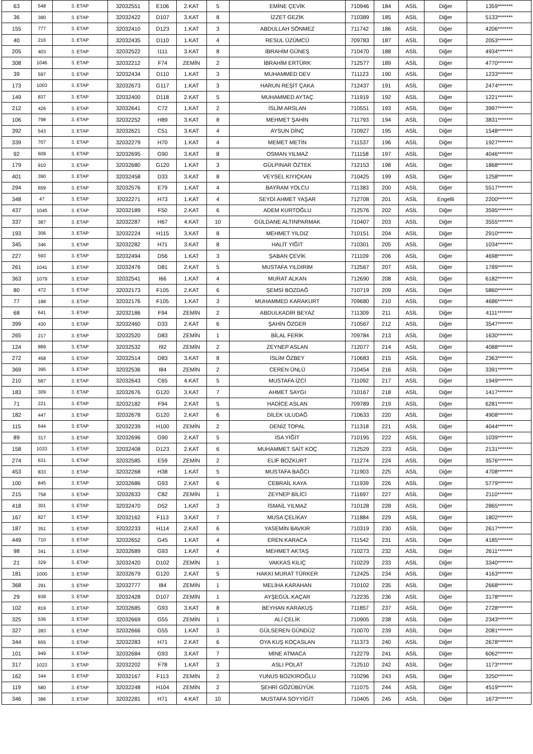| 63 | 548 | 3. ETAP | 32032551 | E106 | 2.KAT | 5 | EMİNE ÇEVİK | 710946 | 184 | ASİL | Diğer | 1359******* |
| 36 | 380 | 3. ETAP | 32032422 | D107 | 3.KAT | 8 | İZZET GEZİK | 710389 | 185 | ASİL | Diğer | 5133******* |
| 155 | 777 | 3. ETAP | 32032410 | D123 | 1.KAT | 3 | ABDULLAH SÖNMEZ | 711742 | 186 | ASİL | Diğer | 4206******* |
| 40 | 216 | 3. ETAP | 32032435 | D110 | 1.KAT | 4 | RESUL ÜZÜMCÜ | 709783 | 187 | ASİL | Diğer | 2053******* |
| 205 | 403 | 3. ETAP | 32032522 | I111 | 3.KAT | 8 | İBRAHİM GÜNEŞ | 710470 | 188 | ASİL | Diğer | 4934******* |
| 308 | 1046 | 3. ETAP | 32032212 | F74 | ZEMİN | 2 | İBRAHİM ERTÜRK | 712577 | 189 | ASİL | Diğer | 4770******* |
| 39 | 597 | 3. ETAP | 32032434 | D110 | 1.KAT | 3 | MUHAMMED DEV | 711123 | 190 | ASİL | Diğer | 1233******* |
| 173 | 1003 | 3. ETAP | 32032673 | G117 | 1.KAT | 3 | HARUN REŞİT ÇAKA | 712437 | 191 | ASİL | Diğer | 2474******* |
| 149 | 837 | 3. ETAP | 32032400 | D118 | 2.KAT | 5 | MUHAMMED AYTAÇ | 711919 | 192 | ASİL | Diğer | 1221******* |
| 212 | 426 | 3. ETAP | 32032641 | C72 | 1.KAT | 2 | İSLİM ARSLAN | 710551 | 193 | ASİL | Diğer | 3997******* |
| 106 | 798 | 3. ETAP | 32032252 | H89 | 3.KAT | 8 | MEHMET ŞAHİN | 711793 | 194 | ASİL | Diğer | 3831******* |
| 392 | 543 | 3. ETAP | 32032621 | C51 | 3.KAT | 4 | AYSUN DİNÇ | 710927 | 195 | ASİL | Diğer | 1548******* |
| 339 | 707 | 3. ETAP | 32032279 | H70 | 1.KAT | 4 | MEMET METİN | 711537 | 196 | ASİL | Diğer | 1927******* |
| 92 | 609 | 3. ETAP | 32032695 | G90 | 3.KAT | 8 | OSMAN YILMAZ | 711158 | 197 | ASİL | Diğer | 4046******* |
| 179 | 910 | 3. ETAP | 32032680 | G120 | 1.KAT | 3 | GÜLPINAR ÖZTEK | 712153 | 198 | ASİL | Diğer | 1868******* |
| 401 | 390 | 3. ETAP | 32032458 | D33 | 3.KAT | 8 | VEYSEL KIYIÇKAN | 710425 | 199 | ASİL | Diğer | 1258******* |
| 294 | 659 | 3. ETAP | 32032576 | E79 | 1.KAT | 4 | BAYRAM YOLCU | 711383 | 200 | ASİL | Diğer | 5517******* |
| 348 | 47 | 3. ETAP | 32032271 | H73 | 1.KAT | 4 | SEYDİ AHMET YAŞAR | 712708 | 201 | ASİL | Engelli | 2200******* |
| 437 | 1045 | 3. ETAP | 32032189 | F50 | 2.KAT | 6 | ADEM KURTOĞLU | 712576 | 202 | ASİL | Diğer | 3595******* |
| 337 | 387 | 3. ETAP | 32032287 | H67 | 4.KAT | 10 | GÜLDANE ALTINPARMAK | 710407 | 203 | ASİL | Diğer | 3555******* |
| 193 | 306 | 3. ETAP | 32032224 | H115 | 3.KAT | 8 | MEHMET YILDIZ | 710151 | 204 | ASİL | Diğer | 2910******* |
| 345 | 346 | 3. ETAP | 32032282 | H71 | 3.KAT | 8 | HALİT YİĞİT | 710301 | 205 | ASİL | Diğer | 1034******* |
| 227 | 593 | 3. ETAP | 32032494 | D56 | 1.KAT | 3 | ŞABAN ÇEVİK | 711109 | 206 | ASİL | Diğer | 4698******* |
| 261 | 1041 | 3. ETAP | 32032476 | D81 | 2.KAT | 5 | MUSTAFA YILDIRIM | 712567 | 207 | ASİL | Diğer | 1789******* |
| 363 | 1079 | 3. ETAP | 32032541 | I66 | 1.KAT | 4 | MURAT ALKAN | 712690 | 208 | ASİL | Diğer | 6182******* |
| 80 | 472 | 3. ETAP | 32032173 | F105 | 2.KAT | 6 | ŞEMSİ BOZDAĞ | 710719 | 209 | ASİL | Diğer | 5860******* |
| 77 | 188 | 3. ETAP | 32032176 | F105 | 1.KAT | 3 | MUHAMMED KARAKURT | 709680 | 210 | ASİL | Diğer | 4686******* |
| 68 | 641 | 3. ETAP | 32032186 | F94 | ZEMİN | 2 | ABDULKADİR BEYAZ | 711309 | 211 | ASİL | Diğer | 4111******* |
| 399 | 430 | 3. ETAP | 32032460 | D33 | 2.KAT | 6 | ŞAHİN ÖZGER | 710567 | 212 | ASİL | Diğer | 3547******* |
| 265 | 217 | 3. ETAP | 32032520 | D83 | ZEMİN | 1 | BİLAL FERİK | 709784 | 213 | ASİL | Diğer | 1630******* |
| 124 | 889 | 3. ETAP | 32032532 | I92 | ZEMİN | 2 | ZEYNEP ASLAN | 712077 | 214 | ASİL | Diğer | 4088******* |
| 272 | 458 | 3. ETAP | 32032514 | D83 | 3.KAT | 8 | İSLİM ÖZBEY | 710683 | 215 | ASİL | Diğer | 2363******* |
| 369 | 395 | 3. ETAP | 32032536 | I84 | ZEMİN | 2 | CEREN ÜNLÜ | 710454 | 216 | ASİL | Diğer | 3391******* |
| 210 | 587 | 3. ETAP | 32032643 | C65 | 4.KAT | 5 | MUSTAFA İZCİ | 711092 | 217 | ASİL | Diğer | 1949******* |
| 183 | 309 | 3. ETAP | 32032676 | G120 | 3.KAT | 7 | AHMET SAYGI | 710167 | 218 | ASİL | Diğer | 1417******* |
| 71 | 221 | 3. ETAP | 32032182 | F94 | 2.KAT | 5 | HADİCE ASLAN | 709789 | 219 | ASİL | Diğer | 6281******* |
| 182 | 447 | 3. ETAP | 32032678 | G120 | 2.KAT | 6 | DİLEK ULUDAĞ | 710633 | 220 | ASİL | Diğer | 4908******* |
| 115 | 644 | 3. ETAP | 32032239 | H100 | ZEMİN | 2 | DENİZ TOPAL | 711318 | 221 | ASİL | Diğer | 4044******* |
| 89 | 317 | 3. ETAP | 32032696 | G90 | 2.KAT | 5 | İSA YİĞİT | 710195 | 222 | ASİL | Diğer | 1039******* |
| 158 | 1033 | 3. ETAP | 32032408 | D123 | 2.KAT | 6 | MUHAMMET SAİT KOÇ | 712529 | 223 | ASİL | Diğer | 2131******* |
| 274 | 631 | 3. ETAP | 32032585 | E59 | ZEMİN | 2 | ELİF BOZKURT | 711274 | 224 | ASİL | Diğer | 3576******* |
| 453 | 833 | 3. ETAP | 32032268 | H38 | 1.KAT | 5 | MUSTAFA BAĞCI | 711903 | 225 | ASİL | Diğer | 4708******* |
| 100 | 845 | 3. ETAP | 32032686 | G93 | 2.KAT | 6 | CEBRAİL KAYA | 711939 | 226 | ASİL | Diğer | 5779******* |
| 215 | 758 | 3. ETAP | 32032633 | C82 | ZEMİN | 1 | ZEYNEP BİLİCİ | 711697 | 227 | ASİL | Diğer | 2110******* |
| 418 | 301 | 3. ETAP | 32032470 | D52 | 1.KAT | 3 | İSMAİL YILMAZ | 710128 | 228 | ASİL | Diğer | 2865******* |
| 167 | 827 | 3. ETAP | 32032162 | F113 | 3.KAT | 7 | MUSA ÇELİKAY | 711884 | 229 | ASİL | Diğer | 1802******* |
| 187 | 351 | 3. ETAP | 32032233 | H114 | 2.KAT | 6 | YASEMİN BAVKIR | 710319 | 230 | ASİL | Diğer | 2617******* |
| 449 | 710 | 3. ETAP | 32032652 | G45 | 1.KAT | 4 | EREN KARACA | 711542 | 231 | ASİL | Diğer | 4185******* |
| 98 | 341 | 3. ETAP | 32032689 | G93 | 1.KAT | 4 | MEHMET AKTAŞ | 710273 | 232 | ASİL | Diğer | 2611******* |
| 21 | 329 | 3. ETAP | 32032420 | D102 | ZEMİN | 1 | VAKKAS KILIÇ | 710229 | 233 | ASİL | Diğer | 3340******* |
| 181 | 1000 | 3. ETAP | 32032679 | G120 | 2.KAT | 5 | HAKKI MURAT TÜRKER | 712425 | 234 | ASİL | Diğer | 4163******* |
| 368 | 291 | 3. ETAP | 32032777 | I84 | ZEMİN | 1 | MELİHA KARAHAN | 710102 | 235 | ASİL | Diğer | 2668******* |
| 29 | 938 | 3. ETAP | 32032428 | D107 | ZEMİN | 1 | AYŞEGÜL KAÇAR | 712235 | 236 | ASİL | Diğer | 3178******* |
| 102 | 819 | 3. ETAP | 32032685 | G93 | 3.KAT | 8 | BEYHAN KARAKUŞ | 711857 | 237 | ASİL | Diğer | 2728******* |
| 325 | 536 | 3. ETAP | 32032669 | G55 | ZEMİN | 1 | ALİ ÇELİK | 710905 | 238 | ASİL | Diğer | 2343******* |
| 327 | 283 | 3. ETAP | 32032666 | G55 | 1.KAT | 3 | GÜLSEREN GÜNDÜZ | 710070 | 239 | ASİL | Diğer | 2081******* |
| 344 | 655 | 3. ETAP | 32032283 | H71 | 2.KAT | 6 | OYA KUŞ KOÇASLAN | 711373 | 240 | ASİL | Diğer | 2678******* |
| 101 | 949 | 3. ETAP | 32032684 | G93 | 3.KAT | 7 | MİNE ATMACA | 712279 | 241 | ASİL | Diğer | 6062******* |
| 317 | 1023 | 3. ETAP | 32032202 | F78 | 1.KAT | 3 | ASLI POLAT | 712510 | 242 | ASİL | Diğer | 1173******* |
| 162 | 344 | 3. ETAP | 32032167 | F113 | ZEMİN | 2 | YUNUS BOZKIROĞLU | 710296 | 243 | ASİL | Diğer | 3250******* |
| 119 | 580 | 3. ETAP | 32032248 | H104 | ZEMİN | 2 | ŞEHRİ GÖZÜBÜYÜK | 711075 | 244 | ASİL | Diğer | 4519******* |
| 346 | 386 | 3. ETAP | 32032281 | H71 | 4.KAT | 10 | MUSTAFA SOYYİGİT | 710405 | 245 | ASİL | Diğer | 1673******* |